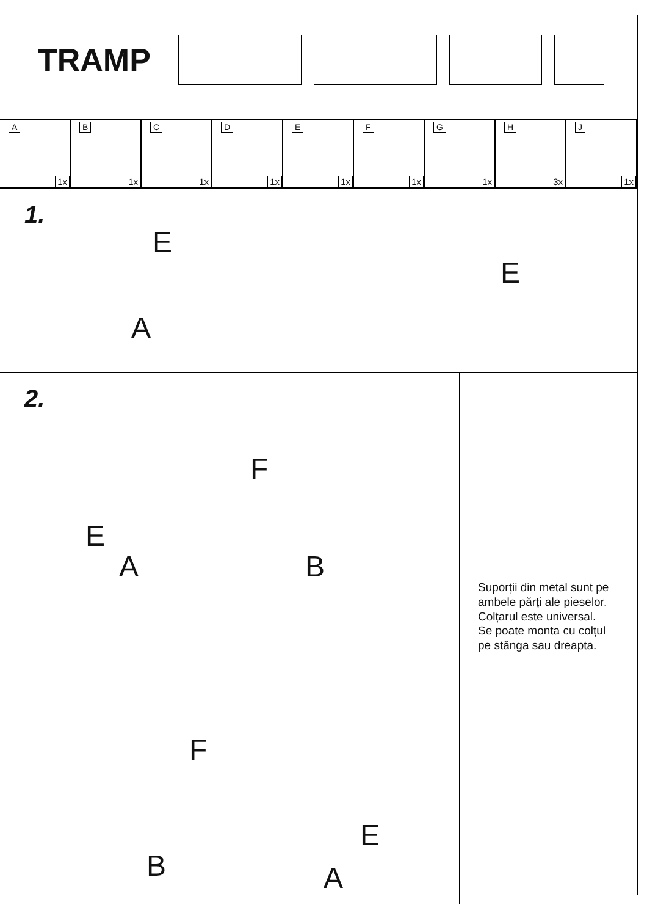TRAMP
A
1x
B
1x
C
1x
D
1x
E
1x
F
1x
G
1x
H
3x
J
1x
1.
E
A
E
2.
F
E
A B
F
E
B A
Suporții din metal sunt pe
ambele părți ale pieselor.
Colțarul este universal.
Se poate monta cu colțul
pe stănga sau dreapta.